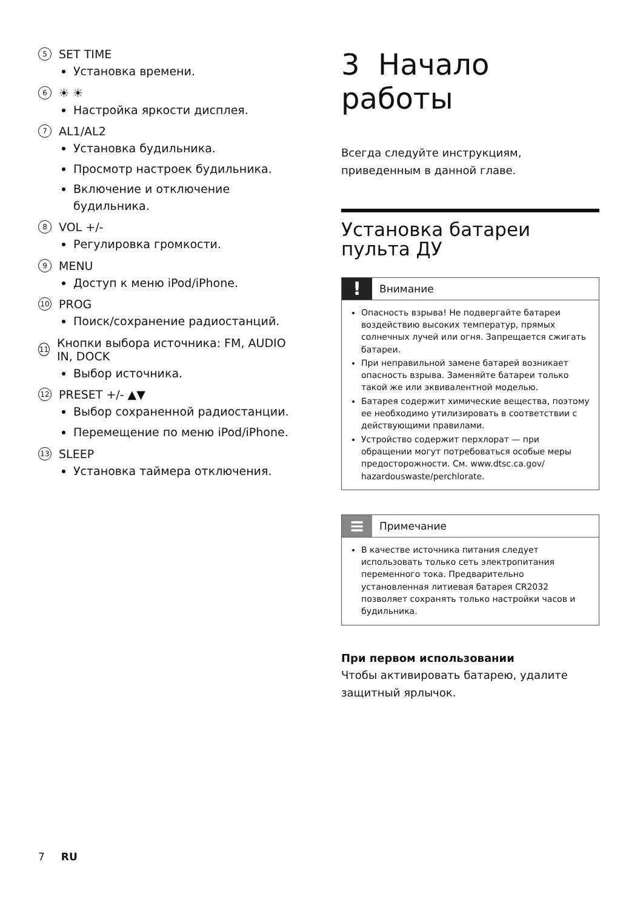5 SET TIME
Установка времени.
6 ☀ ☀
Настройка яркости дисплея.
7 AL1/AL2
Установка будильника.
Просмотр настроек будильника.
Включение и отключение будильника.
8 VOL +/-
Регулировка громкости.
9 MENU
Доступ к меню iPod/iPhone.
10 PROG
Поиск/сохранение радиостанций.
11 Кнопки выбора источника: FM, AUDIO IN, DOCK
Выбор источника.
12 PRESET +/- ▲▼
Выбор сохраненной радиостанции.
Перемещение по меню iPod/iPhone.
13 SLEEP
Установка таймера отключения.
3 Начало работы
Всегда следуйте инструкциям, приведенным в данной главе.
Установка батареи пульта ДУ
! Внимание
Опасность взрыва! Не подвергайте батареи воздействию высоких температур, прямых солнечных лучей или огня. Запрещается сжигать батареи.
При неправильной замене батарей возникает опасность взрыва. Заменяйте батареи только такой же или эквивалентной моделью.
Батарея содержит химические вещества, поэтому ее необходимо утилизировать в соответствии с действующими правилами.
Устройство содержит перхлорат — при обращении могут потребоваться особые меры предосторожности. См. www.dtsc.ca.gov/ hazardouswaste/perchlorate.
≡ Примечание
В качестве источника питания следует использовать только сеть электропитания переменного тока. Предварительно установленная литиевая батарея CR2032 позволяет сохранять только настройки часов и будильника.
При первом использовании
Чтобы активировать батарею, удалите защитный ярлычок.
7 RU